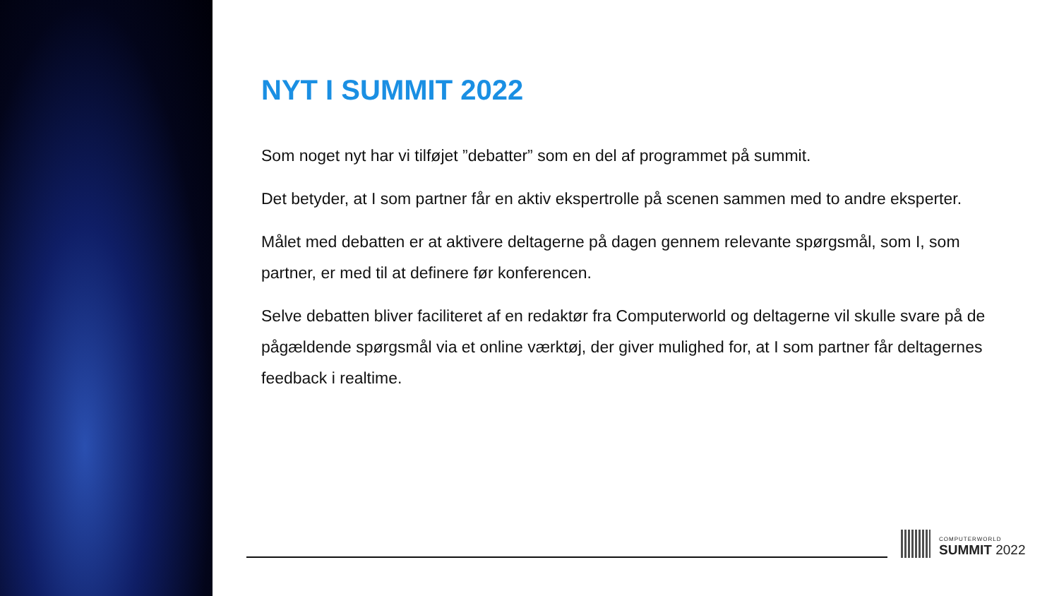NYT I SUMMIT 2022
Som noget nyt har vi tilføjet ”debatter” som en del af programmet på summit.
Det betyder, at I som partner får en aktiv ekspertrolle på scenen sammen med to andre eksperter.
Målet med debatten er at aktivere deltagerne på dagen gennem relevante spørgsmål, som I, som partner, er med til at definere før konferencen.
Selve debatten bliver faciliteret af en redaktør fra Computerworld og deltagerne vil skulle svare på de pågældende spørgsmål via et online værktøj, der giver mulighed for, at I som partner får deltagernes feedback i realtime.
COMPUTERWORLD
SUMMIT 2022